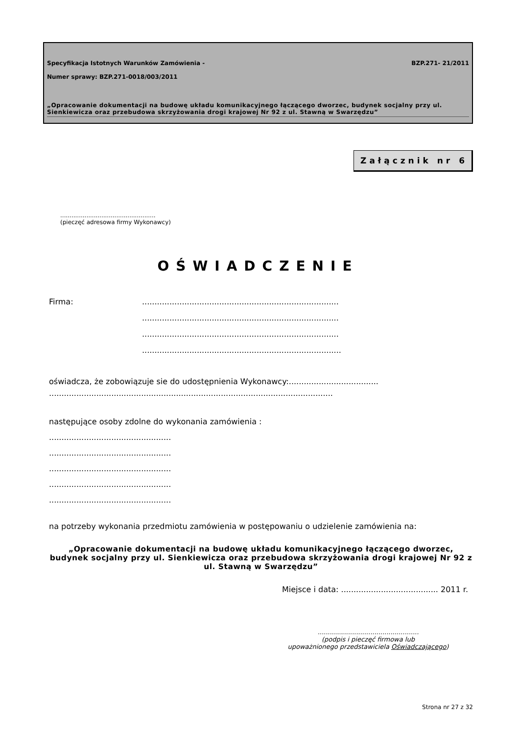Specyfikacja Istotnych Warunków Zamówienia - BZP.271- 21/2011
Numer sprawy: BZP.271-0018/003/2011
„Opracowanie dokumentacji na budowę układu komunikacyjnego łączącego dworzec, budynek socjalny przy ul. Sienkiewicza oraz przebudowa skrzyżowania drogi krajowej Nr 92 z ul. Stawną w Swarzędzu”
Załącznik nr 6
...................................................
(pieczęć adresowa firmy Wykonawcy)
OŚWIADCZENIE
Firma: ...............................................................................
...............................................................................
...............................................................................
................................................................................
oświadcza, że zobowiązuje sie do udostępnienia Wykonawcy:....................................
..................................................................................................................
następujące osoby zdolne do wykonania zamówienia :
.................................................
.................................................
.................................................
.................................................
.................................................
na potrzeby wykonania przedmiotu zamówienia w postępowaniu o udzielenie zamówienia na:
„Opracowanie dokumentacji na budowę układu komunikacyjnego łączącego dworzec, budynek socjalny przy ul. Sienkiewicza oraz przebudowa skrzyżowania drogi krajowej Nr 92 z ul. Stawną w Swarzędzu”
Miejsce i data: ....................................... 2011 r.
..................................................
(podpis i pieczęć firmowa lub
upoważnionego przedstawiciela Oświadczającego)
Strona nr 27 z 32